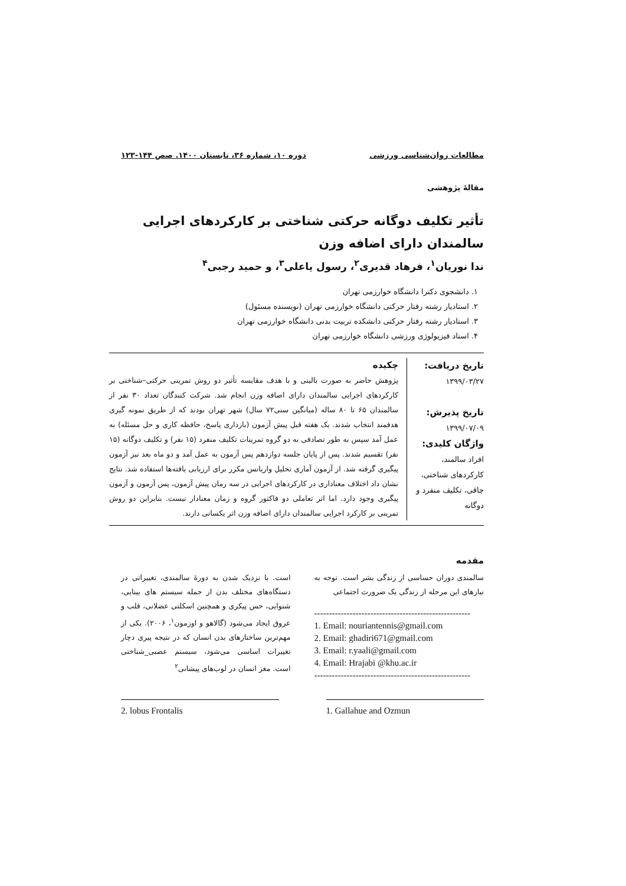مطالعات روان‌شناسی ورزشی دوره ۱۰، شماره ۳۶، تابستان ۱۴۰۰. صص ۱۴۴-۱۲۳
مقالۀ پژوهشی
تأثیر تکلیف دوگانه حرکتی شناختی بر کارکردهای اجرایی سالمندان دارای اضافه وزن
ندا نوریان<sup>۱</sup>، فرهاد قدیری<sup>۲</sup>، رسول یاعلی<sup>۳</sup>، و حمید رجبی<sup>۴</sup>
۱. دانشجوی دکترا دانشگاه خوارزمی تهران
۲. استادیار رشته رفتار حرکتی دانشگاه خوارزمی تهران (نویسنده مسئول)
۳. استادیار رشته رفتار حرکتی دانشکده تربیت بدنی دانشگاه خوارزمی تهران
۴. استاد فیزیولوژی ورزشی دانشگاه خوارزمی تهران
تاریخ دریافت:
۱۳۹۹/۰۳/۲۷
تاریخ پذیرش:
۱۳۹۹/۰۷/۰۹
واژگان کلیدی:
افراد سالمند، کارکردهای شناختی، چاقی، تکلیف منفرد و دوگانه
چکیده
پژوهش حاضر به صورت بالینی و با هدف مقایسه تأثیر دو روش تمرینی حرکتی–شناختی بر کارکردهای اجرایی سالمندان دارای اضافه وزن انجام شد. شرکت کنندگان تعداد ۳۰ نفر از سالمندان ۶۵ تا ۸۰ ساله (میانگین سنی۷۲ سال) شهر تهران بودند که از طریق نمونه گیری هدفمند انتخاب شدند. یک هفته قبل پیش آزمون (بازداری پاسخ، حافظه کاری و حل مسئله) به عمل آمد سپس به طور تصادفی به دو گروه تمرینات تکلیف منفرد (۱۵ نفر) و تکلیف دوگانه (۱۵ نفر) تقسیم شدند. پس از پایان جلسه دوازدهم پس آزمون به عمل آمد و دو ماه بعد نیز آزمون پیگیری گرفته شد. از آزمون آماری تحلیل واریانس مکرر برای ارزیابی یافته‌ها استفاده شد. نتایج نشان داد اختلاف معناداری در کارکردهای اجرایی در سه زمان پیش آزمون، پس آزمون و آزمون پیگیری وجود دارد. اما اثر تعاملی دو فاکتور گروه و زمان معنادار نیست. بنابراین دو روش تمرینی بر کارکرد اجرایی سالمندان دارای اضافه وزن اثر یکسانی دارند.
مقدمه
سالمندی دوران حساسی از زندگی بشر است. توجه به نیازهای این مرحله از زندگی یک ضرورت اجتماعی
-----------------------------------------------------
1. Email: nouriantennis@gmail.com
2. Email: ghadiri671@gmail.com
3. Email: r.yaali@gmail.com
4. Email: Hrajabi @khu.ac.ir
-----------------------------------------------------
است. با نزدیک شدن به دورۀ سالمندی، تغییراتی در دستگاه‌های مختلف بدن از جمله سیستم های بینایی، شنوایی، حس پیکری و همچنین اسکلتی عضلانی، قلب و عروق ایجاد می‌شود (گالاهو و اوزمون<sup>۱</sup>، ۲۰۰۶). یکی از مهم‌ترین ساختارهای بدن انسان که در نتیجه پیری دچار تغییرات اساسی می‌شود، سیستم عصبی_شناختی است. مغز انسان در لوب‌های پیشانی<sup>۲</sup>
2. lobus Frontalis 1. Gallahue and Ozmun